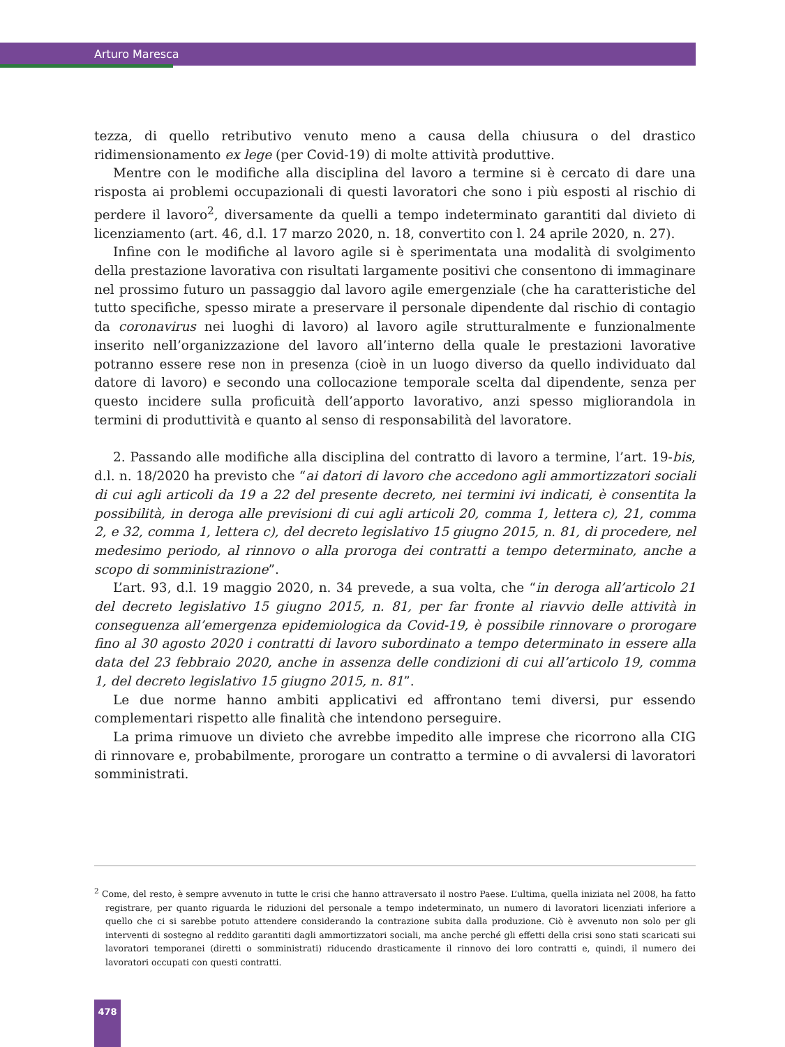Arturo Maresca
tezza, di quello retributivo venuto meno a causa della chiusura o del drastico ridimensionamento ex lege (per Covid-19) di molte attività produttive.
Mentre con le modifiche alla disciplina del lavoro a termine si è cercato di dare una risposta ai problemi occupazionali di questi lavoratori che sono i più esposti al rischio di perdere il lavoro<sup>2</sup>, diversamente da quelli a tempo indeterminato garantiti dal divieto di licenziamento (art. 46, d.l. 17 marzo 2020, n. 18, convertito con l. 24 aprile 2020, n. 27).
Infine con le modifiche al lavoro agile si è sperimentata una modalità di svolgimento della prestazione lavorativa con risultati largamente positivi che consentono di immaginare nel prossimo futuro un passaggio dal lavoro agile emergenziale (che ha caratteristiche del tutto specifiche, spesso mirate a preservare il personale dipendente dal rischio di contagio da coronavirus nei luoghi di lavoro) al lavoro agile strutturalmente e funzionalmente inserito nell’organizzazione del lavoro all’interno della quale le prestazioni lavorative potranno essere rese non in presenza (cioè in un luogo diverso da quello individuato dal datore di lavoro) e secondo una collocazione temporale scelta dal dipendente, senza per questo incidere sulla proficuità dell’apporto lavorativo, anzi spesso migliorandola in termini di produttività e quanto al senso di responsabilità del lavoratore.
2. Passando alle modifiche alla disciplina del contratto di lavoro a termine, l’art. 19-bis, d.l. n. 18/2020 ha previsto che “ai datori di lavoro che accedono agli ammortizzatori sociali di cui agli articoli da 19 a 22 del presente decreto, nei termini ivi indicati, è consentita la possibilità, in deroga alle previsioni di cui agli articoli 20, comma 1, lettera c), 21, comma 2, e 32, comma 1, lettera c), del decreto legislativo 15 giugno 2015, n. 81, di procedere, nel medesimo periodo, al rinnovo o alla proroga dei contratti a tempo determinato, anche a scopo di somministrazione”.
L’art. 93, d.l. 19 maggio 2020, n. 34 prevede, a sua volta, che “in deroga all’articolo 21 del decreto legislativo 15 giugno 2015, n. 81, per far fronte al riavvio delle attività in conseguenza all’emergenza epidemiologica da Covid-19, è possibile rinnovare o prorogare fino al 30 agosto 2020 i contratti di lavoro subordinato a tempo determinato in essere alla data del 23 febbraio 2020, anche in assenza delle condizioni di cui all’articolo 19, comma 1, del decreto legislativo 15 giugno 2015, n. 81”.
Le due norme hanno ambiti applicativi ed affrontano temi diversi, pur essendo complementari rispetto alle finalità che intendono perseguire.
La prima rimuove un divieto che avrebbe impedito alle imprese che ricorrono alla CIG di rinnovare e, probabilmente, prorogare un contratto a termine o di avvalersi di lavoratori somministrati.
<sup>2</sup> Come, del resto, è sempre avvenuto in tutte le crisi che hanno attraversato il nostro Paese. L’ultima, quella iniziata nel 2008, ha fatto registrare, per quanto riguarda le riduzioni del personale a tempo indeterminato, un numero di lavoratori licenziati inferiore a quello che ci si sarebbe potuto attendere considerando la contrazione subita dalla produzione. Ciò è avvenuto non solo per gli interventi di sostegno al reddito garantiti dagli ammortizzatori sociali, ma anche perché gli effetti della crisi sono stati scaricati sui lavoratori temporanei (diretti o somministrati) riducendo drasticamente il rinnovo dei loro contratti e, quindi, il numero dei lavoratori occupati con questi contratti.
478